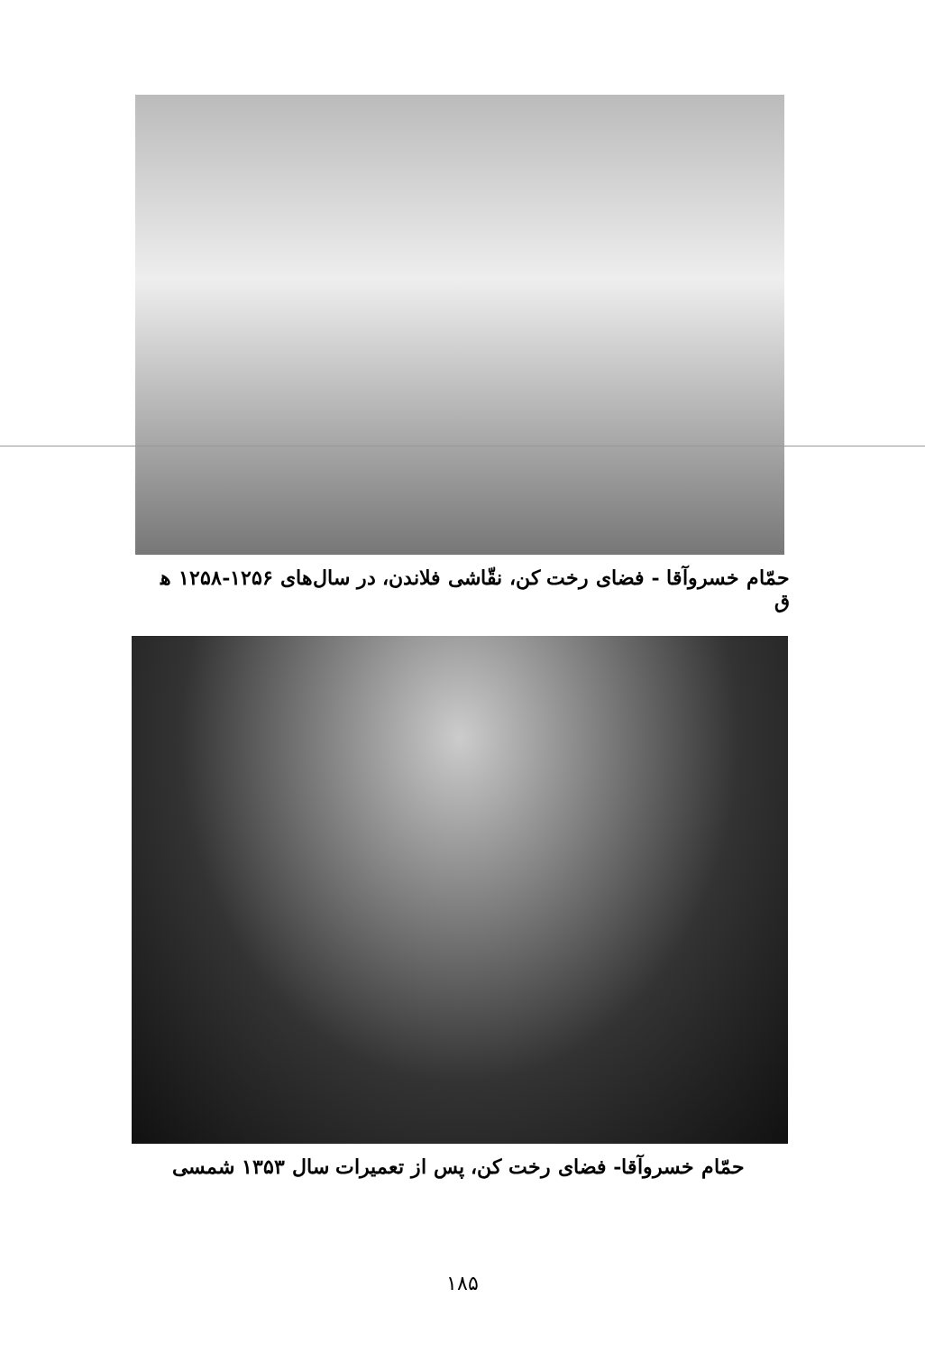حمّام خسروآقا - فضای رخت کن، نقّاشی فلاندن، در سال‌های ۱۲۵۶-۱۲۵۸ ه‍ ق
حمّام خسروآقا- فضای رخت کن، پس از تعمیرات سال ۱۳۵۳ شمسی
۱۸۵